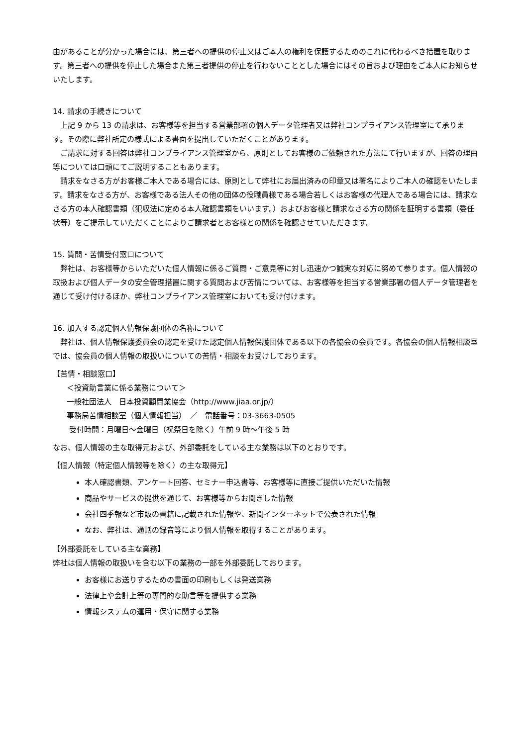由があることが分かった場合には、第三者への提供の停止又はご本人の権利を保護するためのこれに代わるべき措置を取ります。第三者への提供を停止した場合また第三者提供の停止を行わないこととした場合にはその旨および理由をご本人にお知らせいたします。
14. 請求の手続きについて
上記 9 から 13 の請求は、お客様等を担当する営業部署の個人データ管理者又は弊社コンプライアンス管理室にて承ります。その際に弊社所定の様式による書面を提出していただくことがあります。
ご請求に対する回答は弊社コンプライアンス管理室から、原則としてお客様のご依頼された方法にて行いますが、回答の理由等については口頭にてご説明することもあります。
請求をなさる方がお客様ご本人である場合には、原則として弊社にお届出済みの印章又は署名によりご本人の確認をいたします。請求をなさる方が、お客様である法人その他の団体の役職員様である場合若しくはお客様の代理人である場合には、請求なさる方の本人確認書類（犯収法に定める本人確認書類をいいます。）およびお客様と請求なさる方の関係を証明する書類（委任状等）をご提示していただくことによりご請求者とお客様との関係を確認させていただきます。
15. 質問・苦情受付窓口について
弊社は、お客様等からいただいた個人情報に係るご質問・ご意見等に対し迅速かつ誠実な対応に努めて参ります。個人情報の取扱および個人データの安全管理措置に関する質問および苦情については、お客様等を担当する営業部署の個人データ管理者を通じて受け付けるほか、弊社コンプライアンス管理室においても受け付けます。
16. 加入する認定個人情報保護団体の名称について
弊社は、個人情報保護委員会の認定を受けた認定個人情報保護団体である以下の各協会の会員です。各協会の個人情報相談室では、協会員の個人情報の取扱いについての苦情・相談をお受けしております。
【苦情・相談窓口】
＜投資助言業に係る業務について＞
一般社団法人　日本投資顧問業協会（http://www.jiaa.or.jp/）
事務局苦情相談室（個人情報担当）　／　電話番号：03-3663-0505
受付時間：月曜日～金曜日（祝祭日を除く）午前 9 時～午後 5 時
なお、個人情報の主な取得元および、外部委託をしている主な業務は以下のとおりです。
【個人情報（特定個人情報等を除く）の主な取得元】
本人確認書類、アンケート回答、セミナー申込書等、お客様等に直接ご提供いただいた情報
商品やサービスの提供を通じて、お客様等からお聞きした情報
会社四季報など市販の書籍に記載された情報や、新聞インターネットで公表された情報
なお、弊社は、通話の録音等により個人情報を取得することがあります。
【外部委託をしている主な業務】
弊社は個人情報の取扱いを含む以下の業務の一部を外部委託しております。
お客様にお送りするための書面の印刷もしくは発送業務
法律上や会計上等の専門的な助言等を提供する業務
情報システムの運用・保守に関する業務